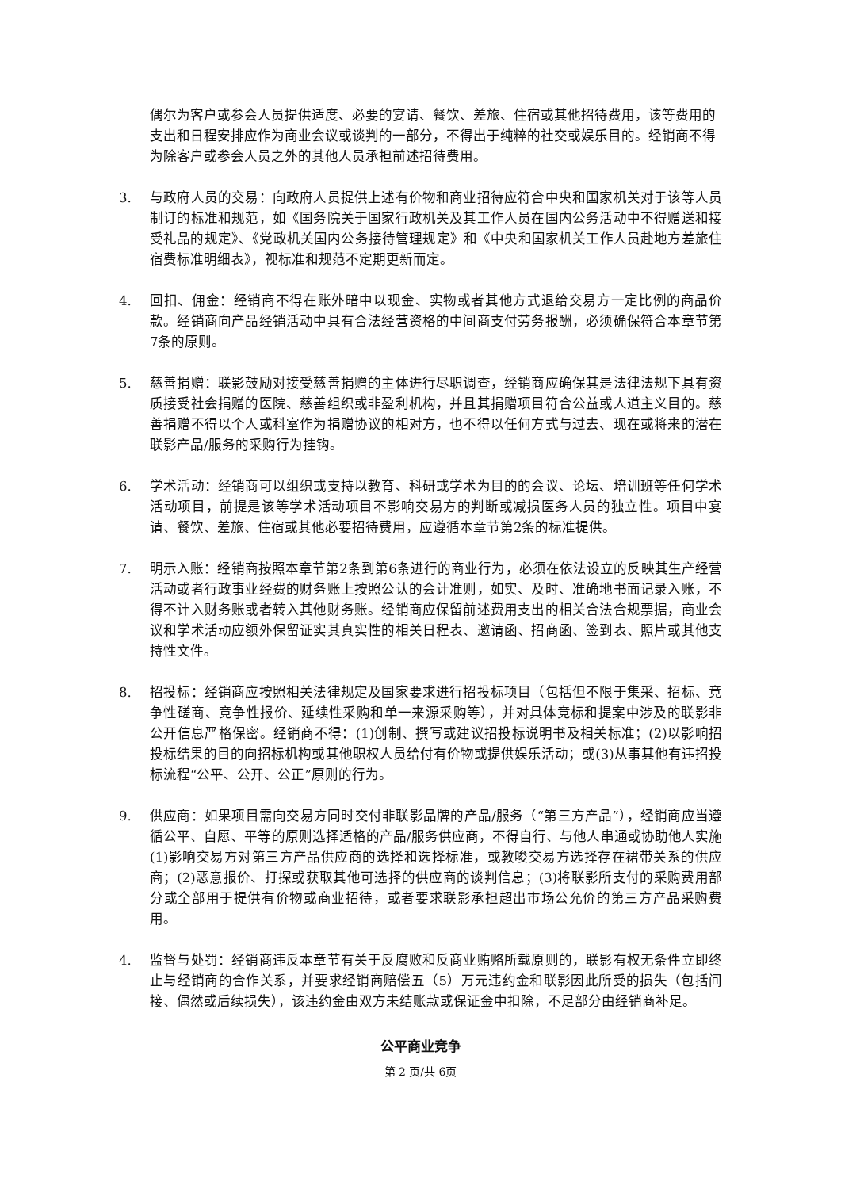偶尔为客户或参会人员提供适度、必要的宴请、餐饮、差旅、住宿或其他招待费用，该等费用的支出和日程安排应作为商业会议或谈判的一部分，不得出于纯粹的社交或娱乐目的。经销商不得为除客户或参会人员之外的其他人员承担前述招待费用。
3. 与政府人员的交易：向政府人员提供上述有价物和商业招待应符合中央和国家机关对于该等人员制订的标准和规范，如《国务院关于国家行政机关及其工作人员在国内公务活动中不得赠送和接受礼品的规定》、《党政机关国内公务接待管理规定》和《中央和国家机关工作人员赴地方差旅住宿费标准明细表》，视标准和规范不定期更新而定。
4. 回扣、佣金：经销商不得在账外暗中以现金、实物或者其他方式退给交易方一定比例的商品价款。经销商向产品经销活动中具有合法经营资格的中间商支付劳务报酬，必须确保符合本章节第7条的原则。
5. 慈善捐赠：联影鼓励对接受慈善捐赠的主体进行尽职调查，经销商应确保其是法律法规下具有资质接受社会捐赠的医院、慈善组织或非盈利机构，并且其捐赠项目符合公益或人道主义目的。慈善捐赠不得以个人或科室作为捐赠协议的相对方，也不得以任何方式与过去、现在或将来的潜在联影产品/服务的采购行为挂钩。
6. 学术活动：经销商可以组织或支持以教育、科研或学术为目的的会议、论坛、培训班等任何学术活动项目，前提是该等学术活动项目不影响交易方的判断或减损医务人员的独立性。项目中宴请、餐饮、差旅、住宿或其他必要招待费用，应遵循本章节第2条的标准提供。
7. 明示入账：经销商按照本章节第2条到第6条进行的商业行为，必须在依法设立的反映其生产经营活动或者行政事业经费的财务账上按照公认的会计准则，如实、及时、准确地书面记录入账，不得不计入财务账或者转入其他财务账。经销商应保留前述费用支出的相关合法合规票据，商业会议和学术活动应额外保留证实其真实性的相关日程表、邀请函、招商函、签到表、照片或其他支持性文件。
8. 招投标：经销商应按照相关法律规定及国家要求进行招投标项目（包括但不限于集采、招标、竞争性磋商、竞争性报价、延续性采购和单一来源采购等），并对具体竞标和提案中涉及的联影非公开信息严格保密。经销商不得：(1)创制、撰写或建议招投标说明书及相关标准；(2)以影响招投标结果的目的向招标机构或其他职权人员给付有价物或提供娱乐活动；或(3)从事其他有违招投标流程“公平、公开、公正”原则的行为。
9. 供应商：如果项目需向交易方同时交付非联影品牌的产品/服务（“第三方产品”），经销商应当遵循公平、自愿、平等的原则选择适格的产品/服务供应商，不得自行、与他人串通或协助他人实施(1)影响交易方对第三方产品供应商的选择和选择标准，或教唆交易方选择存在裙带关系的供应商；(2)恶意报价、打探或获取其他可选择的供应商的谈判信息；(3)将联影所支付的采购费用部分或全部用于提供有价物或商业招待，或者要求联影承担超出市场公允价的第三方产品采购费用。
4. 监督与处罚：经销商违反本章节有关于反腐败和反商业贿赂所载原则的，联影有权无条件立即终止与经销商的合作关系，并要求经销商赔偿五（5）万元违约金和联影因此所受的损失（包括间接、偶然或后续损失），该违约金由双方未结账款或保证金中扣除，不足部分由经销商补足。
公平商业竞争
第 2 页/共 6页